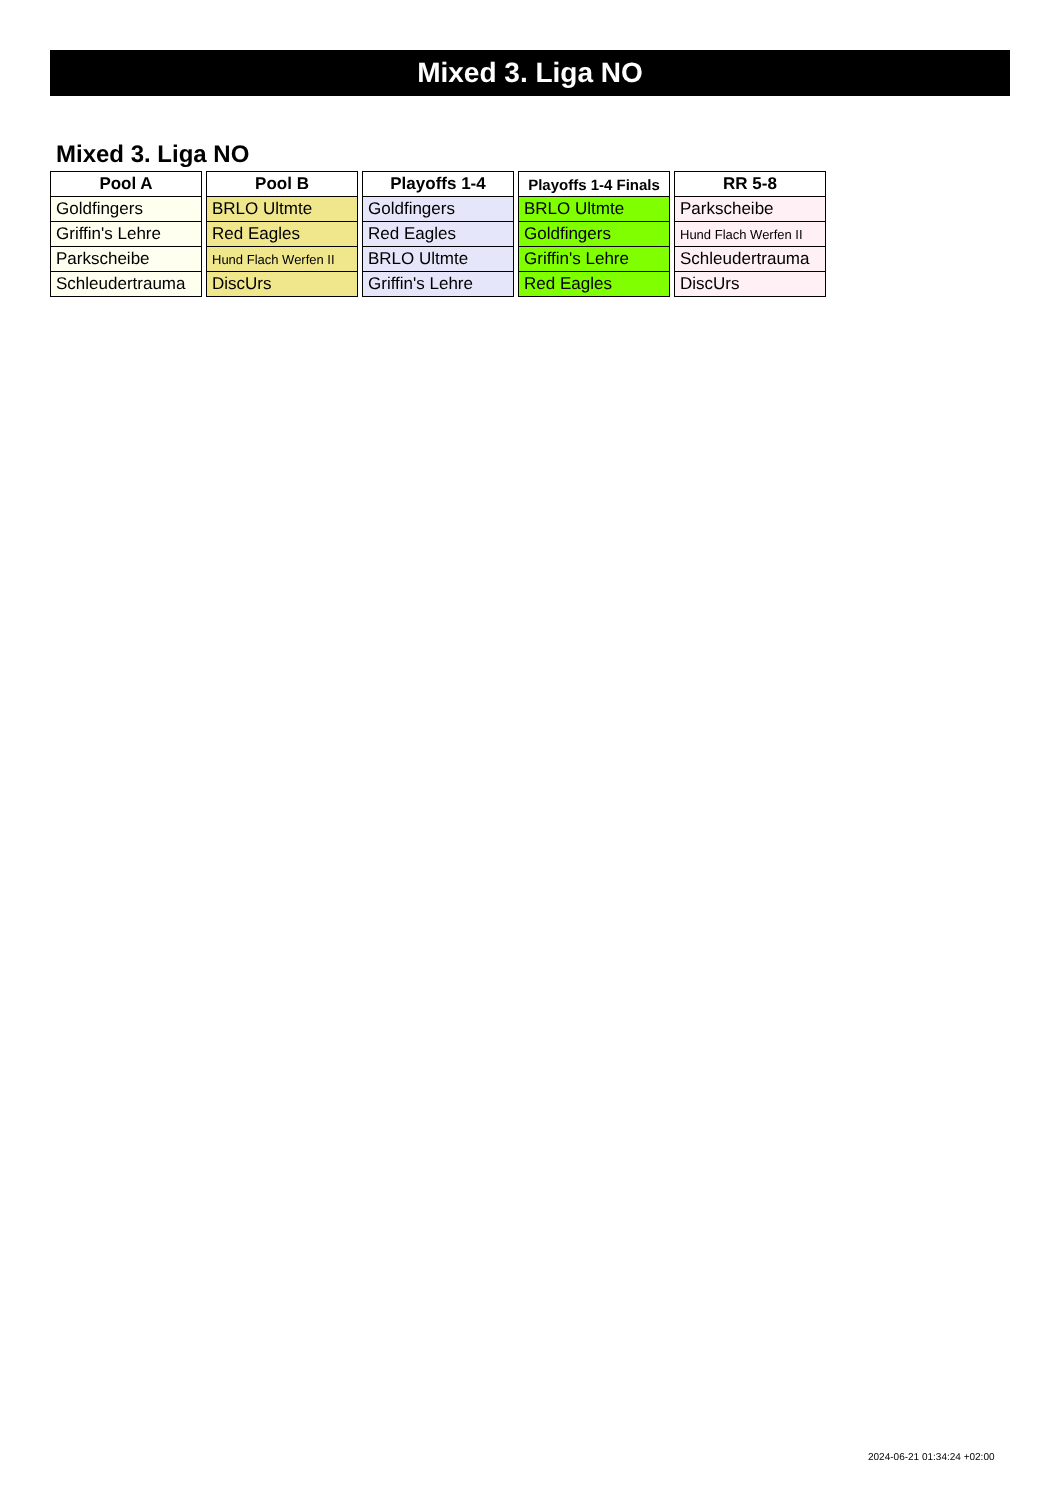Mixed 3. Liga NO
Mixed 3. Liga NO
| Pool A |
| --- |
| Goldfingers |
| Griffin's Lehre |
| Parkscheibe |
| Schleudertrauma |
| Pool B |
| --- |
| BRLO Ultmte |
| Red Eagles |
| Hund Flach Werfen II |
| DiscUrs |
| Playoffs 1-4 |
| --- |
| Goldfingers |
| Red Eagles |
| BRLO Ultmte |
| Griffin's Lehre |
| Playoffs 1-4 Finals |
| --- |
| BRLO Ultmte |
| Goldfingers |
| Griffin's Lehre |
| Red Eagles |
| RR 5-8 |
| --- |
| Parkscheibe |
| Hund Flach Werfen II |
| Schleudertrauma |
| DiscUrs |
2024-06-21 01:34:24 +02:00